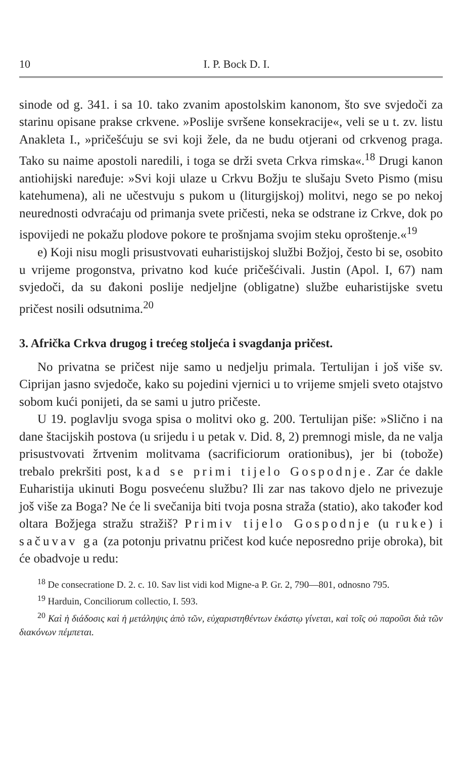10 I. P. Bock D. I.
sinode od g. 341. i sa 10. tako zvanim apostolskim kanonom, što sve svjedoči za starinu opisane prakse crkvene. »Poslije svršene konsekracije«, veli se u t. zv. listu Anakleta I., »pričešćuju se svi koji žele, da ne budu otjerani od crkvenog praga. Tako su naime apostoli naredili, i toga se drži sveta Crkva rimska«.<sup>18</sup> Drugi kanon antiohijski naređuje: »Svi koji ulaze u Crkvu Božju te slušaju Sveto Pismo (misu katehumena), ali ne učestvuju s pukom u (liturgijskoj) molitvi, nego se po nekoj neurednosti odvraćaju od primanja svete pričesti, neka se odstrane iz Crkve, dok po ispovijedi ne pokažu plodove pokore te prošnjama svojim steku oproštenje.«<sup>19</sup>
e) Koji nisu mogli prisustvovati euharistijskoj službi Božjoj, često bi se, osobito u vrijeme progonstva, privatno kod kuće pričešćivali. Justin (Apol. I, 67) nam svjedoči, da su đakoni poslije nedjeljne (obligatne) službe euharistijske svetu pričest nosili odsutnima.<sup>20</sup>
3. Afrička Crkva drugog i trećeg stoljeća i svagdanja pričest.
No privatna se pričest nije samo u nedjelju primala. Tertulijan i još više sv. Ciprijan jasno svjedoče, kako su pojedini vjernici u to vrijeme smjeli sveto otajstvo sobom kući ponijeti, da se sami u jutro pričeste.
U 19. poglavlju svoga spisa o molitvi oko g. 200. Tertulijan piše: »Slično i na dane štacijskih postova (u srijedu i u petak v. Did. 8, 2) premnogi misle, da ne valja prisustvovati žrtvenim molitvama (sacrificiorum orationibus), jer bi (tobože) trebalo prekršiti post, kad se primi tijelo Gospodnje. Zar će dakle Euharistija ukinuti Bogu posvećenu službu? Ili zar nas takovo djelo ne privezuje još više za Boga? Ne će li svečanija biti tvoja posna straža (statio), ako također kod oltara Božjega stražu stražiš? Primiv tijelo Gospodnje (u ruke) i sačuvav ga (za potonju privatnu pričest kod kuće neposredno prije obroka), bit će obadvoje u redu:
<sup>18</sup> De consecratione D. 2. c. 10. Sav list vidi kod Migne-a P. Gr. 2, 790—801, odnosno 795.
<sup>19</sup> Harduin, Conciliorum collectio, I. 593.
<sup>20</sup> Καὶ ἡ διάδοσις καὶ ἡ μετάληψις ἀπὸ τῶν, εὐχαριστηθέντων ἑκάστῳ γίνεται, καὶ τοῖς οὐ παροῦσι διὰ τῶν διακόνων πέμπεται.